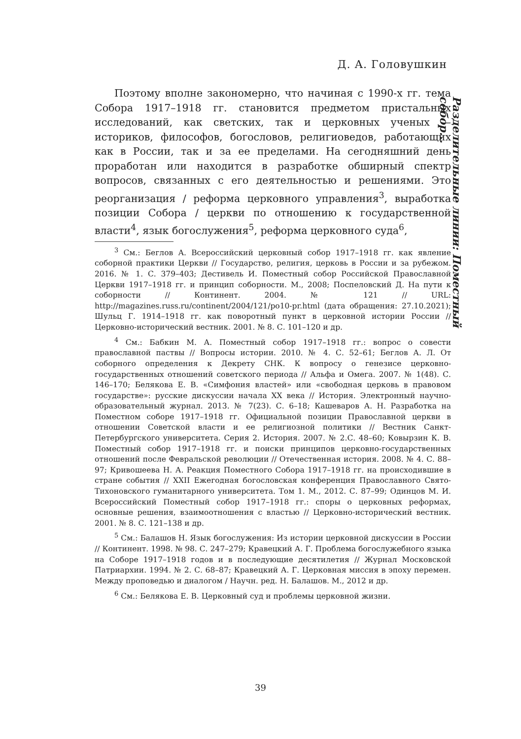Д. А. Головушкин
Разделительные линии: Поместный собор...
Поэтому вполне закономерно, что начиная с 1990-х гг. тема Собора 1917–1918 гг. становится предметом пристальных исследований, как светских, так и церковных ученых — историков, философов, богословов, религиоведов, работающих как в России, так и за ее пределами. На сегодняшний день проработан или находится в разработке обширный спектр вопросов, связанных с его деятельностью и решениями. Это реорганизация / реформа церковного управления<sup>3</sup>, выработка позиции Собора / церкви по отношению к государственной власти<sup>4</sup>, язык богослужения<sup>5</sup>, реформа церковного суда<sup>6</sup>,
<sup>3</sup> См.: Беглов А. Всероссийский церковный собор 1917–1918 гг. как явление соборной практики Церкви // Государство, религия, церковь в России и за рубежом. 2016. № 1. С. 379–403; Дестивель И. Поместный собор Российской Православной Церкви 1917–1918 гг. и принцип соборности. М., 2008; Поспеловский Д. На пути к соборности // Континент. 2004. № 121 // URL: http://magazines.russ.ru/continent/2004/121/po10-pr.html (дата обращения: 27.10.2021); Шульц Г. 1914–1918 гг. как поворотный пункт в церковной истории России // Церковно-исторический вестник. 2001. № 8. С. 101–120 и др.
<sup>4</sup> См.: Бабкин М. А. Поместный собор 1917–1918 гг.: вопрос о совести православной паствы // Вопросы истории. 2010. № 4. С. 52–61; Беглов А. Л. От соборного определения к Декрету СНК. К вопросу о генезисе церковно-государственных отношений советского периода // Альфа и Омега. 2007. № 1(48). С. 146–170; Белякова Е. В. «Симфония властей» или «свободная церковь в правовом государстве»: русские дискуссии начала XX века // История. Электронный научно-образовательный журнал. 2013. № 7(23). С. 6–18; Кашеваров А. Н. Разработка на Поместном соборе 1917–1918 гг. Официальной позиции Православной церкви в отношении Советской власти и ее религиозной политики // Вестник Санкт-Петербургского университета. Серия 2. История. 2007. № 2.С. 48–60; Ковырзин К. В. Поместный собор 1917–1918 гг. и поиски принципов церковно-государственных отношений после Февральской революции // Отечественная история. 2008. № 4. С. 88–97; Кривошеева Н. А. Реакция Поместного Собора 1917–1918 гг. на происходившие в стране события // XXII Ежегодная богословская конференция Православного Свято-Тихоновского гуманитарного университета. Том 1. М., 2012. С. 87–99; Одинцов М. И. Всероссийский Поместный собор 1917–1918 гг.: споры о церковных реформах, основные решения, взаимоотношения с властью // Церковно-исторический вестник. 2001. № 8. С. 121–138 и др.
<sup>5</sup> См.: Балашов Н. Язык богослужения: Из истории церковной дискуссии в России // Континент. 1998. № 98. С. 247–279; Кравецкий А. Г. Проблема богослужебного языка на Соборе 1917–1918 годов и в последующие десятилетия // Журнал Московской Патриархии. 1994. № 2. С. 68–87; Кравецкий А. Г. Церковная миссия в эпоху перемен. Между проповедью и диалогом / Научн. ред. Н. Балашов. М., 2012 и др.
<sup>6</sup> См.: Белякова Е. В. Церковный суд и проблемы церковной жизни.
39